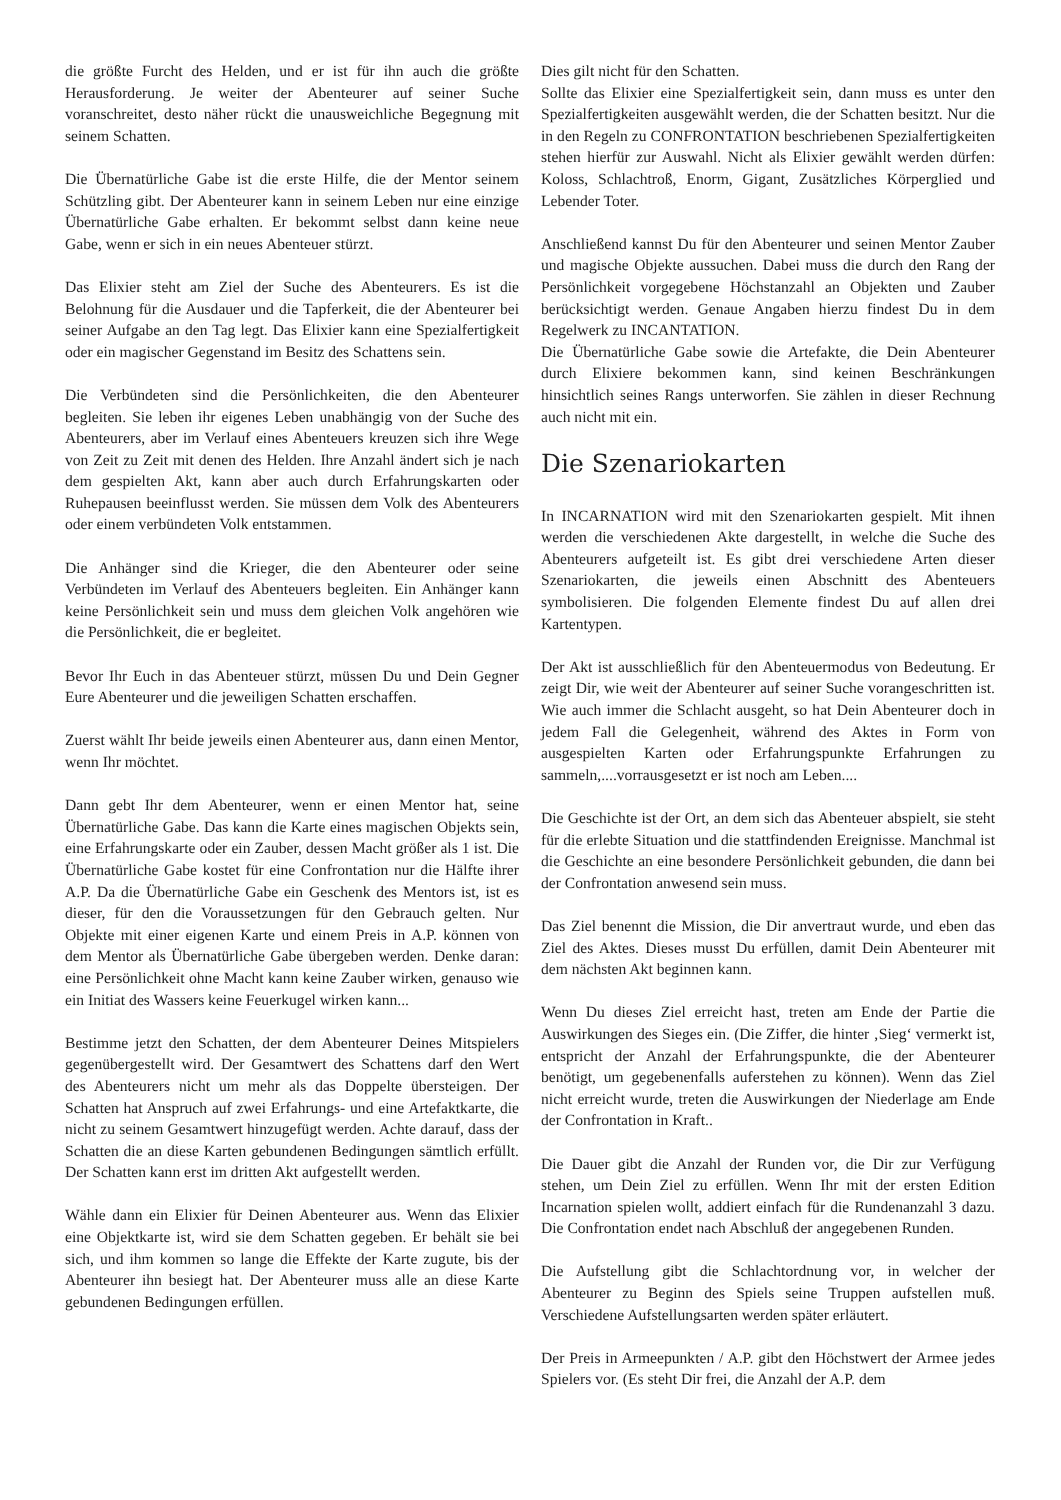die größte Furcht des Helden, und er ist für ihn auch die größte Herausforderung. Je weiter der Abenteurer auf seiner Suche voranschreitet, desto näher rückt die unausweichliche Begegnung mit seinem Schatten.
Die Übernatürliche Gabe ist die erste Hilfe, die der Mentor seinem Schützling gibt. Der Abenteurer kann in seinem Leben nur eine einzige Übernatürliche Gabe erhalten. Er bekommt selbst dann keine neue Gabe, wenn er sich in ein neues Abenteuer stürzt.
Das Elixier steht am Ziel der Suche des Abenteurers. Es ist die Belohnung für die Ausdauer und die Tapferkeit, die der Abenteurer bei seiner Aufgabe an den Tag legt. Das Elixier kann eine Spezialfertigkeit oder ein magischer Gegenstand im Besitz des Schattens sein.
Die Verbündeten sind die Persönlichkeiten, die den Abenteurer begleiten. Sie leben ihr eigenes Leben unabhängig von der Suche des Abenteurers, aber im Verlauf eines Abenteuers kreuzen sich ihre Wege von Zeit zu Zeit mit denen des Helden. Ihre Anzahl ändert sich je nach dem gespielten Akt, kann aber auch durch Erfahrungskarten oder Ruhepausen beeinflusst werden. Sie müssen dem Volk des Abenteurers oder einem verbündeten Volk entstammen.
Die Anhänger sind die Krieger, die den Abenteurer oder seine Verbündeten im Verlauf des Abenteuers begleiten. Ein Anhänger kann keine Persönlichkeit sein und muss dem gleichen Volk angehören wie die Persönlichkeit, die er begleitet.
Bevor Ihr Euch in das Abenteuer stürzt, müssen Du und Dein Gegner Eure Abenteurer und die jeweiligen Schatten erschaffen.
Zuerst wählt Ihr beide jeweils einen Abenteurer aus, dann einen Mentor, wenn Ihr möchtet.
Dann gebt Ihr dem Abenteurer, wenn er einen Mentor hat, seine Übernatürliche Gabe. Das kann die Karte eines magischen Objekts sein, eine Erfahrungskarte oder ein Zauber, dessen Macht größer als 1 ist. Die Übernatürliche Gabe kostet für eine Confrontation nur die Hälfte ihrer A.P. Da die Übernatürliche Gabe ein Geschenk des Mentors ist, ist es dieser, für den die Voraussetzungen für den Gebrauch gelten. Nur Objekte mit einer eigenen Karte und einem Preis in A.P. können von dem Mentor als Übernatürliche Gabe übergeben werden. Denke daran: eine Persönlichkeit ohne Macht kann keine Zauber wirken, genauso wie ein Initiat des Wassers keine Feuerkugel wirken kann...
Bestimme jetzt den Schatten, der dem Abenteurer Deines Mitspielers gegenübergestellt wird. Der Gesamtwert des Schattens darf den Wert des Abenteurers nicht um mehr als das Doppelte übersteigen. Der Schatten hat Anspruch auf zwei Erfahrungs- und eine Artefaktkarte, die nicht zu seinem Gesamtwert hinzugefügt werden. Achte darauf, dass der Schatten die an diese Karten gebundenen Bedingungen sämtlich erfüllt. Der Schatten kann erst im dritten Akt aufgestellt werden.
Wähle dann ein Elixier für Deinen Abenteurer aus. Wenn das Elixier eine Objektkarte ist, wird sie dem Schatten gegeben. Er behält sie bei sich, und ihm kommen so lange die Effekte der Karte zugute, bis der Abenteurer ihn besiegt hat. Der Abenteurer muss alle an diese Karte gebundenen Bedingungen erfüllen.
Dies gilt nicht für den Schatten.
Sollte das Elixier eine Spezialfertigkeit sein, dann muss es unter den Spezialfertigkeiten ausgewählt werden, die der Schatten besitzt. Nur die in den Regeln zu CONFRONTATION beschriebenen Spezialfertigkeiten stehen hierfür zur Auswahl. Nicht als Elixier gewählt werden dürfen: Koloss, Schlachtroß, Enorm, Gigant, Zusätzliches Körperglied und Lebender Toter.
Anschließend kannst Du für den Abenteurer und seinen Mentor Zauber und magische Objekte aussuchen. Dabei muss die durch den Rang der Persönlichkeit vorgegebene Höchstanzahl an Objekten und Zauber berücksichtigt werden. Genaue Angaben hierzu findest Du in dem Regelwerk zu INCANTATION.
Die Übernatürliche Gabe sowie die Artefakte, die Dein Abenteurer durch Elixiere bekommen kann, sind keinen Beschränkungen hinsichtlich seines Rangs unterworfen. Sie zählen in dieser Rechnung auch nicht mit ein.
Die Szenariokarten
In INCARNATION wird mit den Szenariokarten gespielt. Mit ihnen werden die verschiedenen Akte dargestellt, in welche die Suche des Abenteurers aufgeteilt ist. Es gibt drei verschiedene Arten dieser Szenariokarten, die jeweils einen Abschnitt des Abenteuers symbolisieren. Die folgenden Elemente findest Du auf allen drei Kartentypen.
Der Akt ist ausschließlich für den Abenteuermodus von Bedeutung. Er zeigt Dir, wie weit der Abenteurer auf seiner Suche vorangeschritten ist. Wie auch immer die Schlacht ausgeht, so hat Dein Abenteurer doch in jedem Fall die Gelegenheit, während des Aktes in Form von ausgespielten Karten oder Erfahrungspunkte Erfahrungen zu sammeln,....vorrausgesetzt er ist noch am Leben....
Die Geschichte ist der Ort, an dem sich das Abenteuer abspielt, sie steht für die erlebte Situation und die stattfindenden Ereignisse. Manchmal ist die Geschichte an eine besondere Persönlichkeit gebunden, die dann bei der Confrontation anwesend sein muss.
Das Ziel benennt die Mission, die Dir anvertraut wurde, und eben das Ziel des Aktes. Dieses musst Du erfüllen, damit Dein Abenteurer mit dem nächsten Akt beginnen kann.
Wenn Du dieses Ziel erreicht hast, treten am Ende der Partie die Auswirkungen des Sieges ein. (Die Ziffer, die hinter ‚Sieg‘ vermerkt ist, entspricht der Anzahl der Erfahrungspunkte, die der Abenteurer benötigt, um gegebenenfalls auferstehen zu können). Wenn das Ziel nicht erreicht wurde, treten die Auswirkungen der Niederlage am Ende der Confrontation in Kraft..
Die Dauer gibt die Anzahl der Runden vor, die Dir zur Verfügung stehen, um Dein Ziel zu erfüllen. Wenn Ihr mit der ersten Edition Incarnation spielen wollt, addiert einfach für die Rundenanzahl 3 dazu. Die Confrontation endet nach Abschluß der angegebenen Runden.
Die Aufstellung gibt die Schlachtordnung vor, in welcher der Abenteurer zu Beginn des Spiels seine Truppen aufstellen muß. Verschiedene Aufstellungsarten werden später erläutert.
Der Preis in Armeepunkten / A.P. gibt den Höchstwert der Armee jedes Spielers vor. (Es steht Dir frei, die Anzahl der A.P. dem